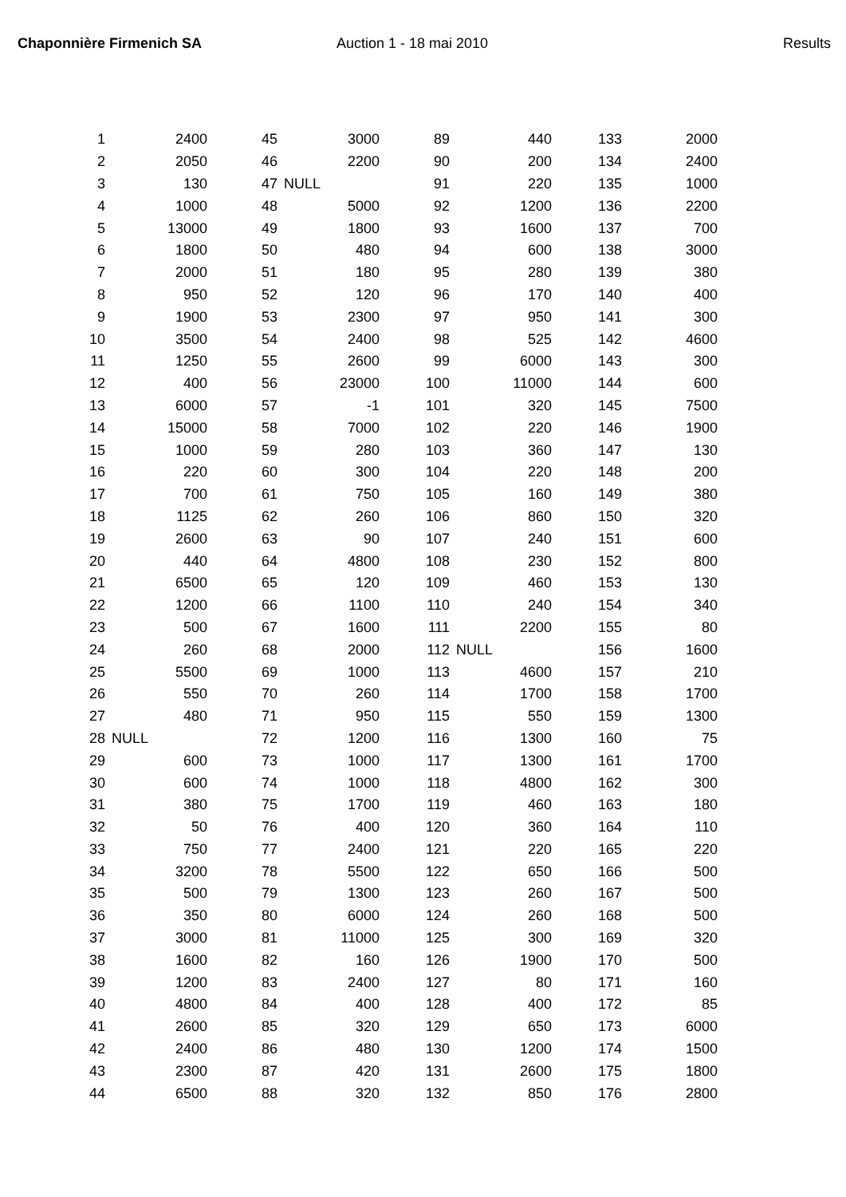Chaponnière Firmenich SA Auction 1 - 18 mai 2010 Results
| 1 | 2400 | 45 | 3000 | 89 | 440 | 133 | 2000 |
| 2 | 2050 | 46 | 2200 | 90 | 200 | 134 | 2400 |
| 3 | 130 | 47 | NULL | 91 | 220 | 135 | 1000 |
| 4 | 1000 | 48 | 5000 | 92 | 1200 | 136 | 2200 |
| 5 | 13000 | 49 | 1800 | 93 | 1600 | 137 | 700 |
| 6 | 1800 | 50 | 480 | 94 | 600 | 138 | 3000 |
| 7 | 2000 | 51 | 180 | 95 | 280 | 139 | 380 |
| 8 | 950 | 52 | 120 | 96 | 170 | 140 | 400 |
| 9 | 1900 | 53 | 2300 | 97 | 950 | 141 | 300 |
| 10 | 3500 | 54 | 2400 | 98 | 525 | 142 | 4600 |
| 11 | 1250 | 55 | 2600 | 99 | 6000 | 143 | 300 |
| 12 | 400 | 56 | 23000 | 100 | 11000 | 144 | 600 |
| 13 | 6000 | 57 | -1 | 101 | 320 | 145 | 7500 |
| 14 | 15000 | 58 | 7000 | 102 | 220 | 146 | 1900 |
| 15 | 1000 | 59 | 280 | 103 | 360 | 147 | 130 |
| 16 | 220 | 60 | 300 | 104 | 220 | 148 | 200 |
| 17 | 700 | 61 | 750 | 105 | 160 | 149 | 380 |
| 18 | 1125 | 62 | 260 | 106 | 860 | 150 | 320 |
| 19 | 2600 | 63 | 90 | 107 | 240 | 151 | 600 |
| 20 | 440 | 64 | 4800 | 108 | 230 | 152 | 800 |
| 21 | 6500 | 65 | 120 | 109 | 460 | 153 | 130 |
| 22 | 1200 | 66 | 1100 | 110 | 240 | 154 | 340 |
| 23 | 500 | 67 | 1600 | 111 | 2200 | 155 | 80 |
| 24 | 260 | 68 | 2000 | 112 | NULL | 156 | 1600 |
| 25 | 5500 | 69 | 1000 | 113 | 4600 | 157 | 210 |
| 26 | 550 | 70 | 260 | 114 | 1700 | 158 | 1700 |
| 27 | 480 | 71 | 950 | 115 | 550 | 159 | 1300 |
| 28 | NULL | 72 | 1200 | 116 | 1300 | 160 | 75 |
| 29 | 600 | 73 | 1000 | 117 | 1300 | 161 | 1700 |
| 30 | 600 | 74 | 1000 | 118 | 4800 | 162 | 300 |
| 31 | 380 | 75 | 1700 | 119 | 460 | 163 | 180 |
| 32 | 50 | 76 | 400 | 120 | 360 | 164 | 110 |
| 33 | 750 | 77 | 2400 | 121 | 220 | 165 | 220 |
| 34 | 3200 | 78 | 5500 | 122 | 650 | 166 | 500 |
| 35 | 500 | 79 | 1300 | 123 | 260 | 167 | 500 |
| 36 | 350 | 80 | 6000 | 124 | 260 | 168 | 500 |
| 37 | 3000 | 81 | 11000 | 125 | 300 | 169 | 320 |
| 38 | 1600 | 82 | 160 | 126 | 1900 | 170 | 500 |
| 39 | 1200 | 83 | 2400 | 127 | 80 | 171 | 160 |
| 40 | 4800 | 84 | 400 | 128 | 400 | 172 | 85 |
| 41 | 2600 | 85 | 320 | 129 | 650 | 173 | 6000 |
| 42 | 2400 | 86 | 480 | 130 | 1200 | 174 | 1500 |
| 43 | 2300 | 87 | 420 | 131 | 2600 | 175 | 1800 |
| 44 | 6500 | 88 | 320 | 132 | 850 | 176 | 2800 |